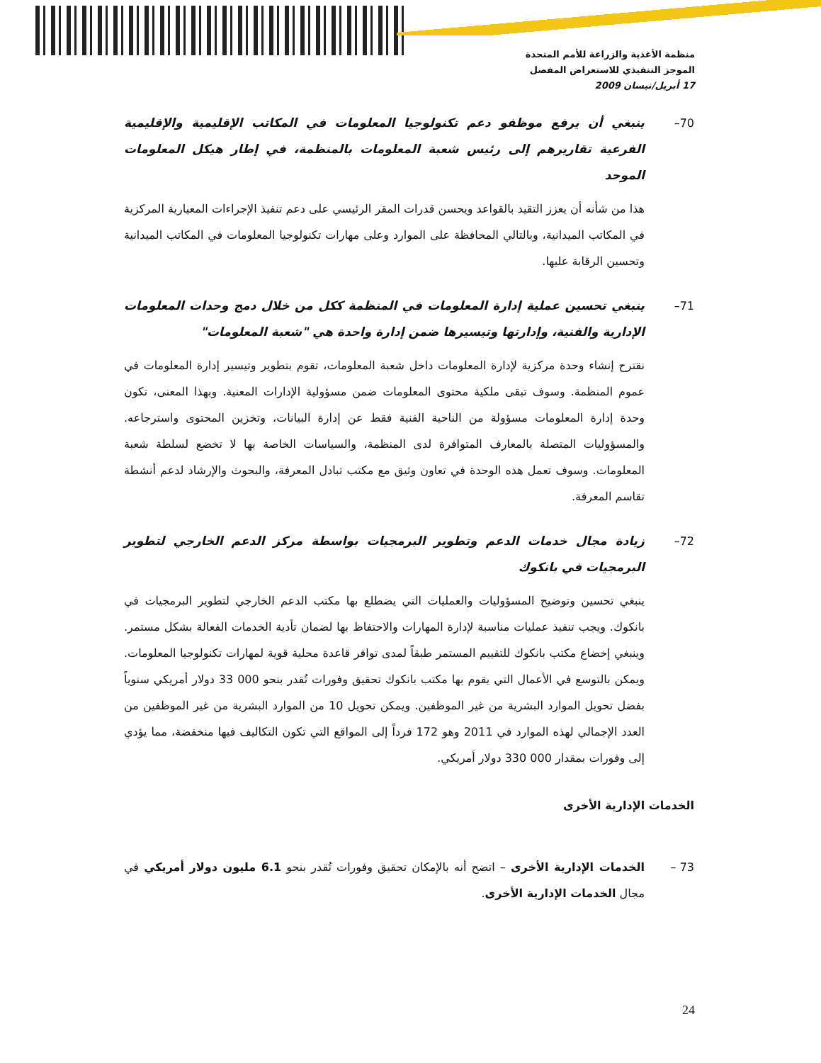منظمة الأغذية والزراعة للأمم المتحدة
الموجز التنفيذي للاستعراض المفصل
17 أبريل/نيسان 2009
70– ينبغي أن يرفع موظفو دعم تكنولوجيا المعلومات في المكاتب الإقليمية والإقليمية الفرعية تقاريرهم إلى رئيس شعبة المعلومات بالمنظمة، في إطار هيكل المعلومات الموحد
هذا من شأنه أن يعزز التقيد بالقواعد ويحسن قدرات المقر الرئيسي على دعم تنفيذ الإجراءات المعيارية المركزية في المكاتب الميدانية، وبالتالي المحافظة على الموارد وعلى مهارات تكنولوجيا المعلومات في المكاتب الميدانية وتحسين الرقابة عليها.
71– ينبغي تحسين عملية إدارة المعلومات في المنظمة ككل من خلال دمج وحدات المعلومات الإدارية والفنية، وإدارتها وتيسيرها ضمن إدارة واحدة هي "شعبة المعلومات"
نقترح إنشاء وحدة مركزية لإدارة المعلومات داخل شعبة المعلومات، تقوم بتطوير وتيسير إدارة المعلومات في عموم المنظمة. وسوف تبقى ملكية محتوى المعلومات ضمن مسؤولية الإدارات المعنية. وبهذا المعنى، تكون وحدة إدارة المعلومات مسؤولة من الناحية الفنية فقط عن إدارة البيانات، وتخزين المحتوى واسترجاعه. والمسؤوليات المتصلة بالمعارف المتوافرة لدى المنظمة، والسياسات الخاصة بها لا تخضع لسلطة شعبة المعلومات. وسوف تعمل هذه الوحدة في تعاون وثيق مع مكتب تبادل المعرفة، والبحوث والإرشاد لدعم أنشطة تقاسم المعرفة.
72– زيادة مجال خدمات الدعم وتطوير البرمجيات بواسطة مركز الدعم الخارجي لتطوير البرمجيات في بانكوك
ينبغي تحسين وتوضيح المسؤوليات والعمليات التي يضطلع بها مكتب الدعم الخارجي لتطوير البرمجيات في بانكوك. ويجب تنفيذ عمليات مناسبة لإدارة المهارات والاحتفاظ بها لضمان تأدية الخدمات الفعالة بشكل مستمر. وينبغي إخضاع مكتب بانكوك للتقييم المستمر طبقاً لمدى توافر قاعدة محلية قوية لمهارات تكنولوجيا المعلومات. ويمكن بالتوسع في الأعمال التي يقوم بها مكتب بانكوك تحقيق وفورات تُقدر بنحو 000 33 دولار أمريكي سنوياً بفضل تحويل الموارد البشرية من غير الموظفين. ويمكن تحويل 10 من الموارد البشرية من غير الموظفين من العدد الإجمالي لهذه الموارد في 2011 وهو 172 فرداً إلى المواقع التي تكون التكاليف فيها منخفضة، مما يؤدي إلى وفورات بمقدار 000 330 دولار أمريكي.
الخدمات الإدارية الأخرى
73 – الخدمات الإدارية الأخرى – اتضح أنه بالإمكان تحقيق وفورات تُقدر بنحو 6.1 مليون دولار أمريكي في مجال الخدمات الإدارية الأخرى.
24